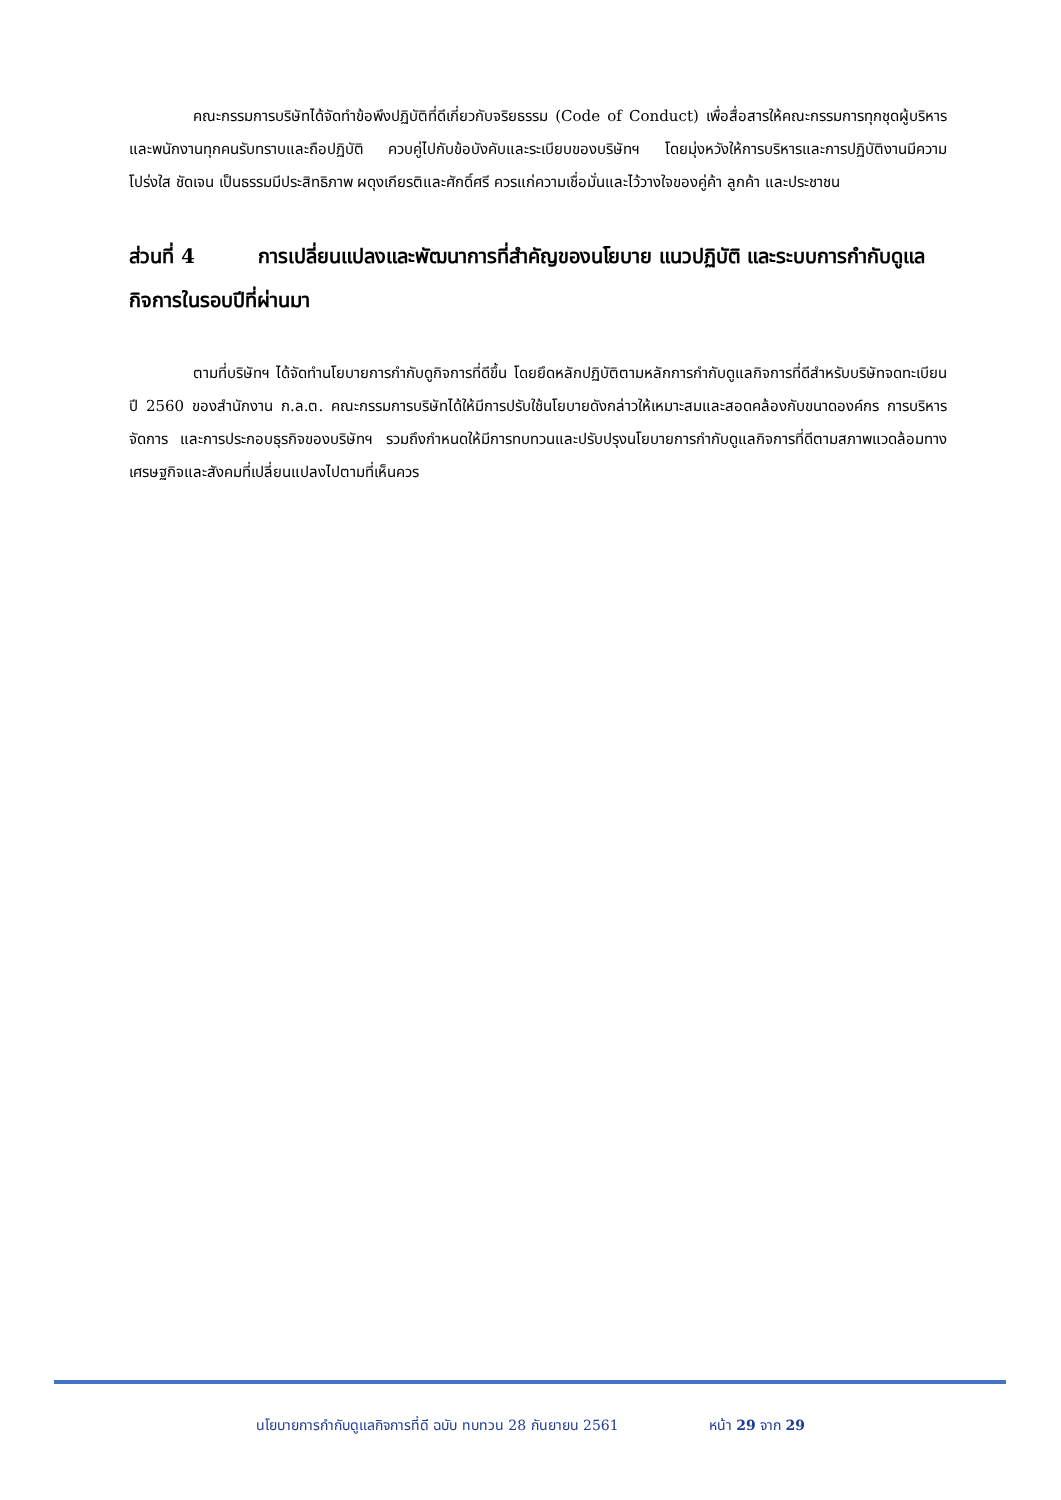คณะกรรมการบริษัทได้จัดทำข้อพึงปฏิบัติที่ดีเกี่ยวกับจริยธรรม (Code of Conduct) เพื่อสื่อสารให้คณะกรรมการทุกชุดผู้บริหารและพนักงานทุกคนรับทราบและถือปฏิบัติ ควบคู่ไปกับข้อบังคับและระเบียบของบริษัทฯ โดยมุ่งหวังให้การบริหารและการปฏิบัติงานมีความโปร่งใส ชัดเจน เป็นธรรมมีประสิทธิภาพ ผดุงเกียรติและศักดิ์ศรี ควรแก่ความเชื่อมั่นและไว้วางใจของคู่ค้า ลูกค้า และประชาชน
ส่วนที่ 4 การเปลี่ยนแปลงและพัฒนาการที่สำคัญของนโยบาย แนวปฏิบัติ และระบบการกำกับดูแลกิจการในรอบปีที่ผ่านมา
ตามที่บริษัทฯ ได้จัดทำนโยบายการกำกับดูกิจการที่ดีขึ้น โดยยึดหลักปฏิบัติตามหลักการกำกับดูแลกิจการที่ดีสำหรับบริษัทจดทะเบียน ปี 2560 ของสำนักงาน ก.ล.ต. คณะกรรมการบริษัทได้ให้มีการปรับใช้นโยบายดังกล่าวให้เหมาะสมและสอดคล้องกับขนาดองค์กร การบริหารจัดการ และการประกอบธุรกิจของบริษัทฯ รวมถึงกำหนดให้มีการทบทวนและปรับปรุงนโยบายการกำกับดูแลกิจการที่ดีตามสภาพแวดล้อมทางเศรษฐกิจและสังคมที่เปลี่ยนแปลงไปตามที่เห็นควร
นโยบายการกำกับดูแลกิจการที่ดี ฉบับ ทบทวน 28 กันยายน 2561 หน้า 29 จาก 29